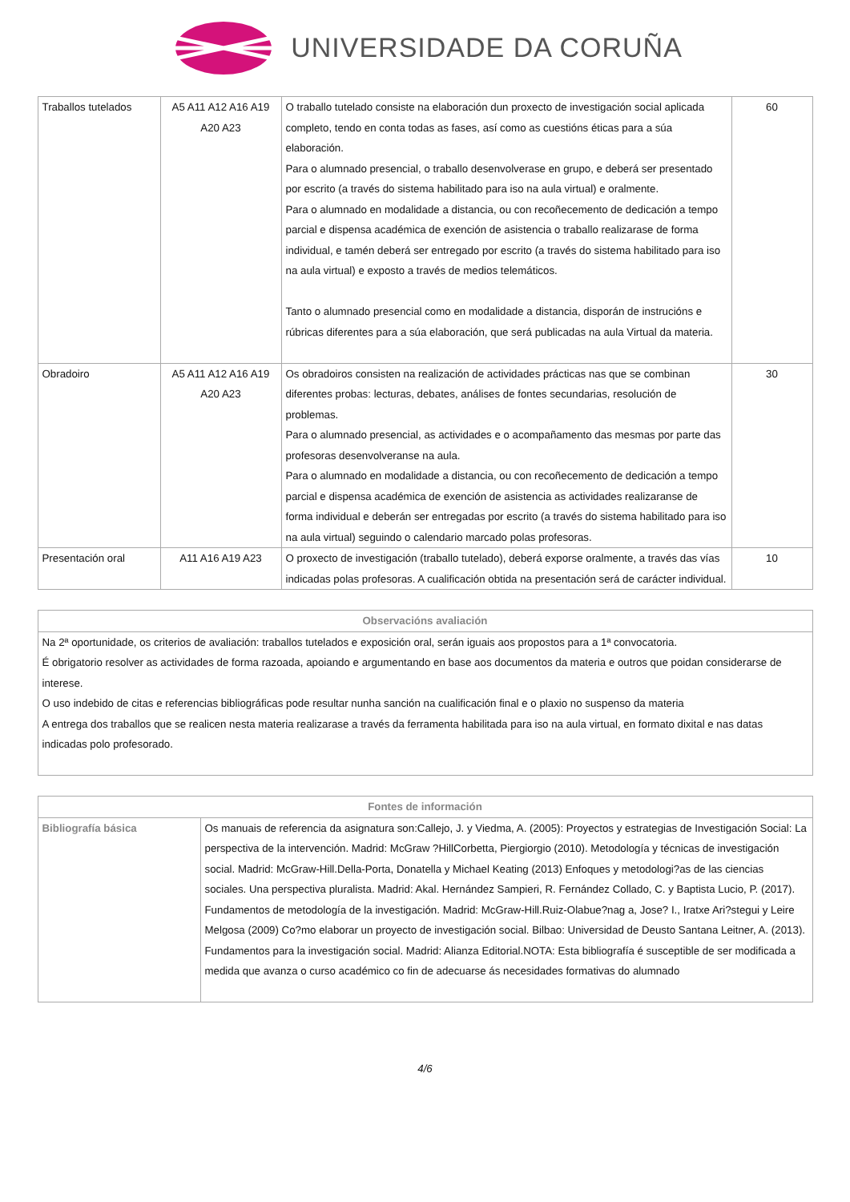UNIVERSIDADE DA CORUÑA
| Traballos tutelados | A5 A11 A12 A16 A19 A20 A23 | O traballo tutelado consiste na elaboración dun proxecto de investigación social aplicada completo, tendo en conta todas as fases, así como as cuestións éticas para a súa elaboración. Para o alumnado presencial, o traballo desenvolverase en grupo, e deberá ser presentado por escrito (a través do sistema habilitado para iso na aula virtual) e oralmente. Para o alumnado en modalidade a distancia, ou con recoñecemento de dedicación a tempo parcial e dispensa académica de exención de asistencia o traballo realizarase de forma individual, e tamén deberá ser entregado por escrito (a través do sistema habilitado para iso na aula virtual) e exposto a través de medios telemáticos. Tanto o alumnado presencial como en modalidade a distancia, disporán de instrucións e rúbricas diferentes para a súa elaboración, que será publicadas na aula Virtual da materia. | 60 |
| Obradoiro | A5 A11 A12 A16 A19 A20 A23 | Os obradoiros consisten na realización de actividades prácticas nas que se combinan diferentes probas: lecturas, debates, análises de fontes secundarias, resolución de problemas. Para o alumnado presencial, as actividades e o acompañamento das mesmas por parte das profesoras desenvolveranse na aula. Para o alumnado en modalidade a distancia, ou con recoñecemento de dedicación a tempo parcial e dispensa académica de exención de asistencia as actividades realizaranse de forma individual e deberán ser entregadas por escrito (a través do sistema habilitado para iso na aula virtual) seguindo o calendario marcado polas profesoras. | 30 |
| Presentación oral | A11 A16 A19 A23 | O proxecto de investigación (traballo tutelado), deberá exporse oralmente, a través das vías indicadas polas profesoras. A cualificación obtida na presentación será de carácter individual. | 10 |
| Observacións avaliación |
| --- |
| Na 2ª oportunidade, os criterios de avaliación: traballos tutelados e exposición oral, serán iguais aos propostos para a 1ª convocatoria. É obrigatorio resolver as actividades de forma razoada, apoiando e argumentando en base aos documentos da materia e outros que poidan considerarse de interese. O uso indebido de citas e referencias bibliográficas pode resultar nunha sanción na cualificación final e o plaxio no suspenso da materia A entrega dos traballos que se realicen nesta materia realizarase a través da ferramenta habilitada para iso na aula virtual, en formato dixital e nas datas indicadas polo profesorado. |
| Fontes de información | |
| --- | --- |
| Bibliografía básica | Os manuais de referencia da asignatura son:Callejo, J. y Viedma, A. (2005): Proyectos y estrategias de Investigación Social: La perspectiva de la intervención. Madrid: McGraw ?HillCorbetta, Piergiorgio (2010). Metodología y técnicas de investigación social. Madrid: McGraw-Hill.Della-Porta, Donatella y Michael Keating (2013) Enfoques y metodologi?as de las ciencias sociales. Una perspectiva pluralista. Madrid: Akal. Hernández Sampieri, R. Fernández Collado, C. y Baptista Lucio, P. (2017). Fundamentos de metodología de la investigación. Madrid: McGraw-Hill.Ruiz-Olabue?nag a, Jose? I., Iratxe Ari?stegui y Leire Melgosa (2009) Co?mo elaborar un proyecto de investigación social. Bilbao: Universidad de Deusto Santana Leitner, A. (2013). Fundamentos para la investigación social. Madrid: Alianza Editorial.NOTA: Esta bibliografía é susceptible de ser modificada a medida que avanza o curso académico co fin de adecuarse ás necesidades formativas do alumnado |
4/6